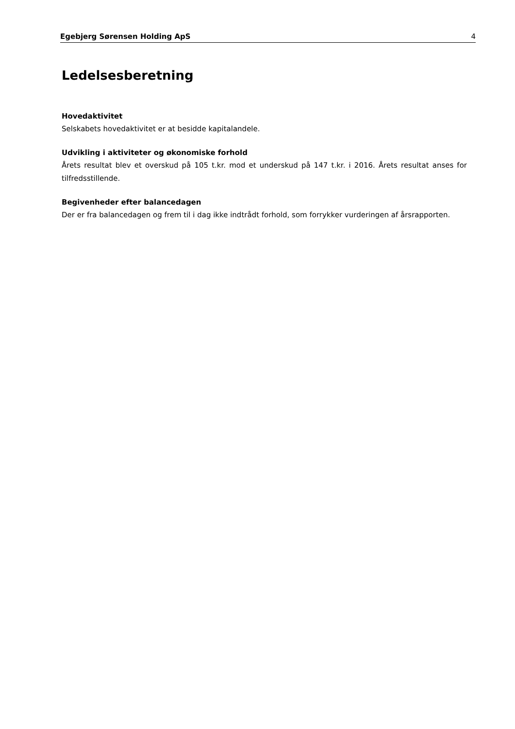Egebjerg Sørensen Holding ApS 4
Ledelsesberetning
Hovedaktivitet
Selskabets hovedaktivitet er at besidde kapitalandele.
Udvikling i aktiviteter og økonomiske forhold
Årets resultat blev et overskud på 105 t.kr. mod et underskud på 147 t.kr. i 2016. Årets resultat anses for tilfredsstillende.
Begivenheder efter balancedagen
Der er fra balancedagen og frem til i dag ikke indtrådt forhold, som forrykker vurderingen af årsrapporten.